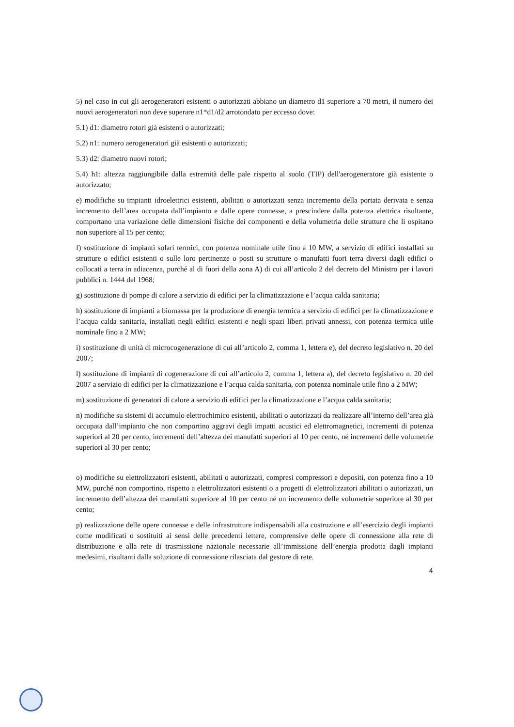5) nel caso in cui gli aerogeneratori esistenti o autorizzati abbiano un diametro d1 superiore a 70 metri, il numero dei nuovi aerogeneratori non deve superare n1*d1/d2 arrotondato per eccesso dove:
5.1) d1: diametro rotori già esistenti o autorizzati;
5.2) n1: numero aerogeneratori già esistenti o autorizzati;
5.3) d2: diametro nuovi rotori;
5.4) h1: altezza raggiungibile dalla estremità delle pale rispetto al suolo (TIP) dell'aerogeneratore già esistente o autorizzato;
e) modifiche su impianti idroelettrici esistenti, abilitati o autorizzati senza incremento della portata derivata e senza incremento dell’area occupata dall’impianto e dalle opere connesse, a prescindere dalla potenza elettrica risultante, comportano una variazione delle dimensioni fisiche dei componenti e della volumetria delle strutture che li ospitano non superiore al 15 per cento;
f) sostituzione di impianti solari termici, con potenza nominale utile fino a 10 MW, a servizio di edifici installati su strutture o edifici esistenti o sulle loro pertinenze o posti su strutture o manufatti fuori terra diversi dagli edifici o collocati a terra in adiacenza, purché al di fuori della zona A) di cui all’articolo 2 del decreto del Ministro per i lavori pubblici n. 1444 del 1968;
g) sostituzione di pompe di calore a servizio di edifici per la climatizzazione e l’acqua calda sanitaria;
h) sostituzione di impianti a biomassa per la produzione di energia termica a servizio di edifici per la climatizzazione e l’acqua calda sanitaria, installati negli edifici esistenti e negli spazi liberi privati annessi, con potenza termica utile nominale fino a 2 MW;
i) sostituzione di unità di microcogenerazione di cui all’articolo 2, comma 1, lettera e), del decreto legislativo n. 20 del 2007;
l) sostituzione di impianti di cogenerazione di cui all’articolo 2, comma 1, lettera a), del decreto legislativo n. 20 del 2007 a servizio di edifici per la climatizzazione e l’acqua calda sanitaria, con potenza nominale utile fino a 2 MW;
m) sostituzione di generatori di calore a servizio di edifici per la climatizzazione e l’acqua calda sanitaria;
n) modifiche su sistemi di accumulo elettrochimico esistenti, abilitati o autorizzati da realizzare all’interno dell’area già occupata dall’impianto che non comportino aggravi degli impatti acustici ed elettromagnetici, incrementi di potenza superiori al 20 per cento, incrementi dell’altezza dei manufatti superiori al 10 per cento, né incrementi delle volumetrie superiori al 30 per cento;
o) modifiche su elettrolizzatori esistenti, abilitati o autorizzati, compresi compressori e depositi, con potenza fino a 10 MW, purché non comportino, rispetto a elettrolizzatori esistenti o a progetti di elettrolizzatori abilitati o autorizzati, un incremento dell’altezza dei manufatti superiore al 10 per cento né un incremento delle volumetrie superiore al 30 per cento;
p) realizzazione delle opere connesse e delle infrastrutture indispensabili alla costruzione e all’esercizio degli impianti come modificati o sostituiti ai sensi delle precedenti lettere, comprensive delle opere di connessione alla rete di distribuzione e alla rete di trasmissione nazionale necessarie all’immissione dell’energia prodotta dagli impianti medesimi, risultanti dalla soluzione di connessione rilasciata dal gestore di rete.
4